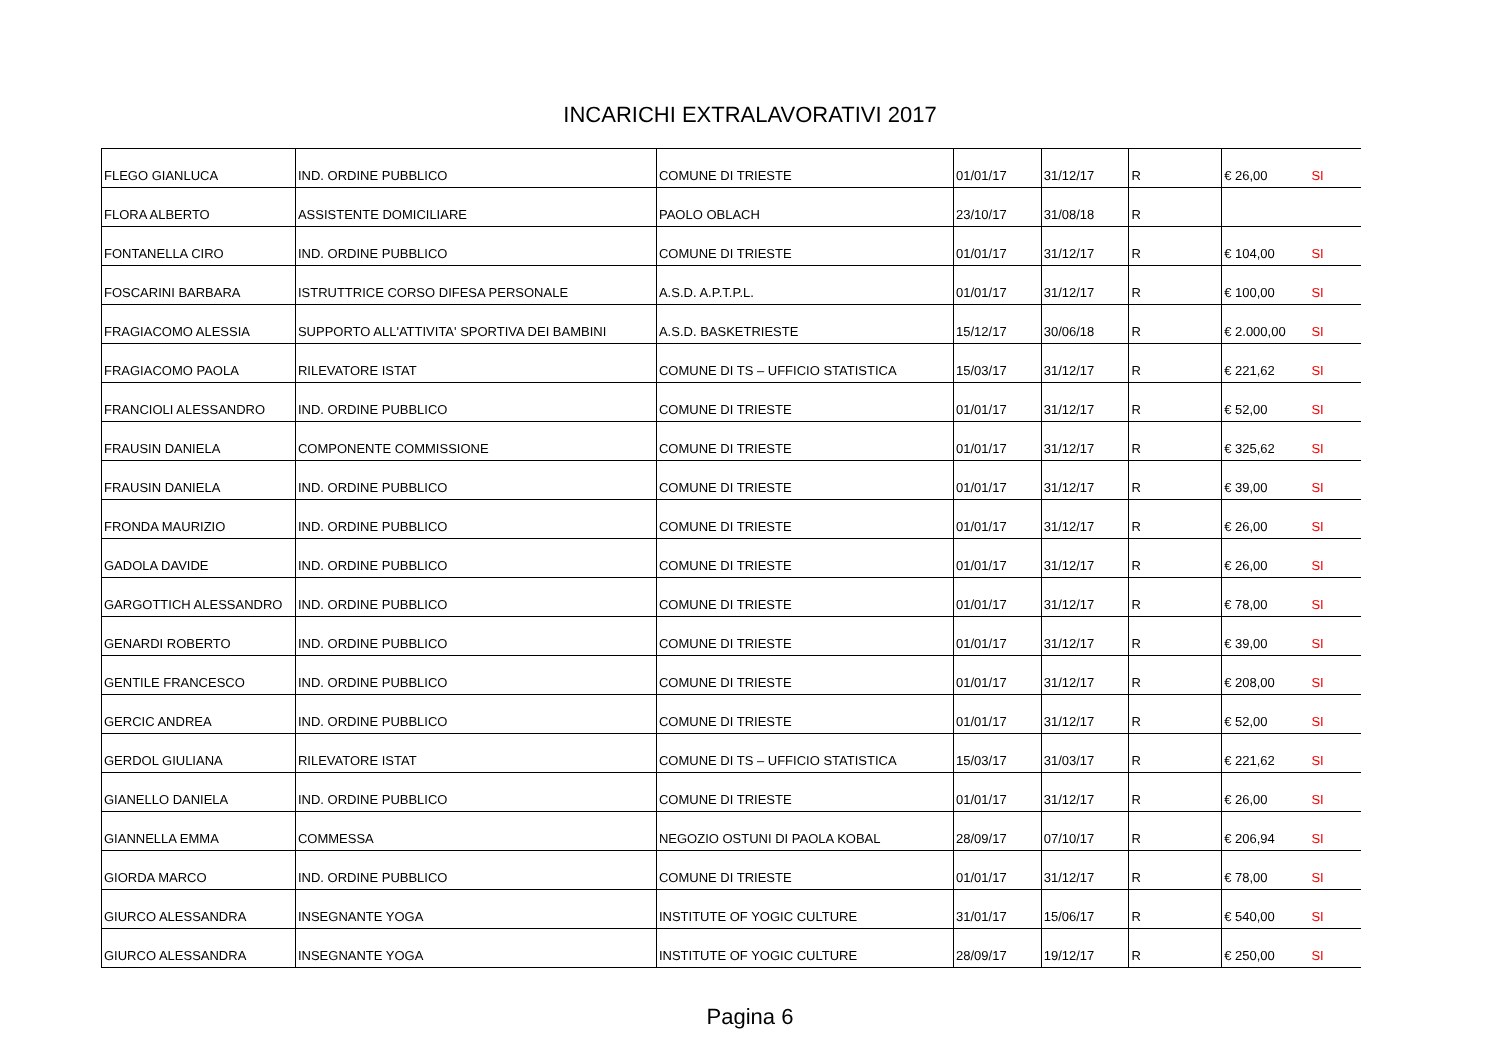INCARICHI EXTRALAVORATIVI 2017
| FLEGO GIANLUCA | IND. ORDINE PUBBLICO | COMUNE DI TRIESTE | 01/01/17 | 31/12/17 | R | € 26,00 | SI |
| FLORA ALBERTO | ASSISTENTE DOMICILIARE | PAOLO OBLACH | 23/10/17 | 31/08/18 | R | | |
| FONTANELLA CIRO | IND. ORDINE PUBBLICO | COMUNE DI TRIESTE | 01/01/17 | 31/12/17 | R | € 104,00 | SI |
| FOSCARINI BARBARA | ISTRUTTRICE CORSO DIFESA PERSONALE | A.S.D. A.P.T.P.L. | 01/01/17 | 31/12/17 | R | € 100,00 | SI |
| FRAGIACOMO ALESSIA | SUPPORTO ALL'ATTIVITA' SPORTIVA DEI BAMBINI | A.S.D. BASKETRIESTE | 15/12/17 | 30/06/18 | R | € 2.000,00 | SI |
| FRAGIACOMO PAOLA | RILEVATORE ISTAT | COMUNE DI TS – UFFICIO STATISTICA | 15/03/17 | 31/12/17 | R | € 221,62 | SI |
| FRANCIOLI ALESSANDRO | IND. ORDINE PUBBLICO | COMUNE DI TRIESTE | 01/01/17 | 31/12/17 | R | € 52,00 | SI |
| FRAUSIN DANIELA | COMPONENTE COMMISSIONE | COMUNE DI TRIESTE | 01/01/17 | 31/12/17 | R | € 325,62 | SI |
| FRAUSIN DANIELA | IND. ORDINE PUBBLICO | COMUNE DI TRIESTE | 01/01/17 | 31/12/17 | R | € 39,00 | SI |
| FRONDA MAURIZIO | IND. ORDINE PUBBLICO | COMUNE DI TRIESTE | 01/01/17 | 31/12/17 | R | € 26,00 | SI |
| GADOLA DAVIDE | IND. ORDINE PUBBLICO | COMUNE DI TRIESTE | 01/01/17 | 31/12/17 | R | € 26,00 | SI |
| GARGOTTICH ALESSANDRO | IND. ORDINE PUBBLICO | COMUNE DI TRIESTE | 01/01/17 | 31/12/17 | R | € 78,00 | SI |
| GENARDI ROBERTO | IND. ORDINE PUBBLICO | COMUNE DI TRIESTE | 01/01/17 | 31/12/17 | R | € 39,00 | SI |
| GENTILE FRANCESCO | IND. ORDINE PUBBLICO | COMUNE DI TRIESTE | 01/01/17 | 31/12/17 | R | € 208,00 | SI |
| GERCIC ANDREA | IND. ORDINE PUBBLICO | COMUNE DI TRIESTE | 01/01/17 | 31/12/17 | R | € 52,00 | SI |
| GERDOL GIULIANA | RILEVATORE ISTAT | COMUNE DI TS – UFFICIO STATISTICA | 15/03/17 | 31/03/17 | R | € 221,62 | SI |
| GIANELLO DANIELA | IND. ORDINE PUBBLICO | COMUNE DI TRIESTE | 01/01/17 | 31/12/17 | R | € 26,00 | SI |
| GIANNELLA EMMA | COMMESSA | NEGOZIO OSTUNI DI PAOLA KOBAL | 28/09/17 | 07/10/17 | R | € 206,94 | SI |
| GIORDA MARCO | IND. ORDINE PUBBLICO | COMUNE DI TRIESTE | 01/01/17 | 31/12/17 | R | € 78,00 | SI |
| GIURCO ALESSANDRA | INSEGNANTE YOGA | INSTITUTE OF YOGIC CULTURE | 31/01/17 | 15/06/17 | R | € 540,00 | SI |
| GIURCO ALESSANDRA | INSEGNANTE YOGA | INSTITUTE OF YOGIC CULTURE | 28/09/17 | 19/12/17 | R | € 250,00 | SI |
Pagina 6